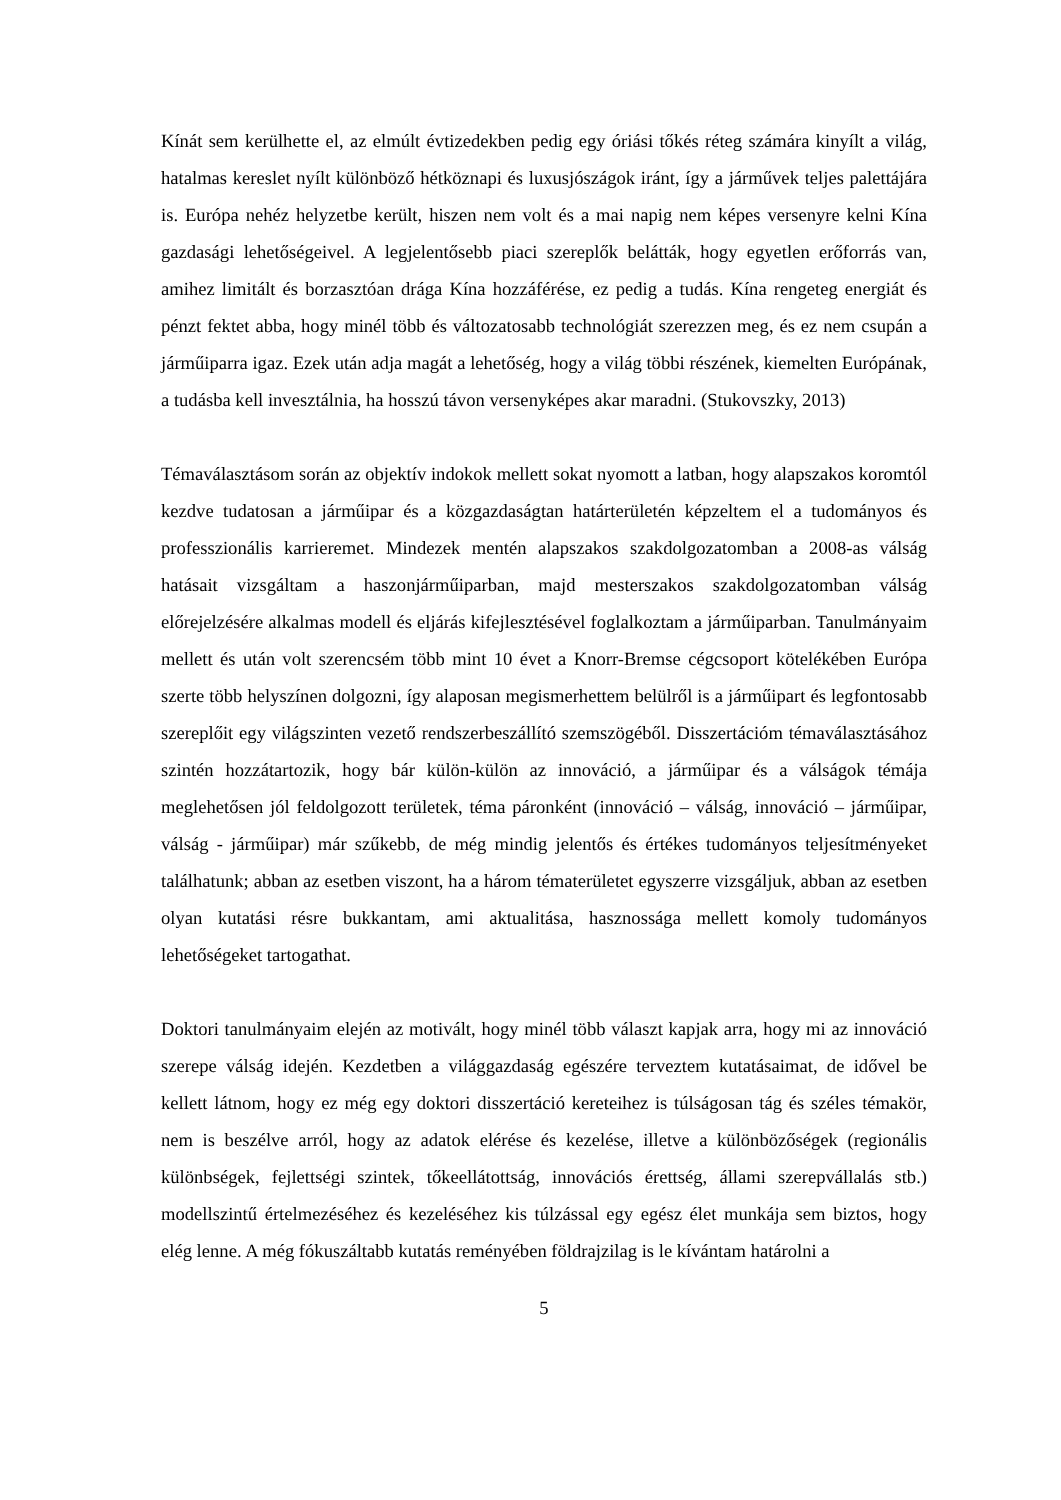Kínát sem kerülhette el, az elmúlt évtizedekben pedig egy óriási tőkés réteg számára kinyílt a világ, hatalmas kereslet nyílt különböző hétköznapi és luxusjószágok iránt, így a járművek teljes palettájára is. Európa nehéz helyzetbe került, hiszen nem volt és a mai napig nem képes versenyre kelni Kína gazdasági lehetőségeivel. A legjelentősebb piaci szereplők belátták, hogy egyetlen erőforrás van, amihez limitált és borzasztóan drága Kína hozzáférése, ez pedig a tudás. Kína rengeteg energiát és pénzt fektet abba, hogy minél több és változatosabb technológiát szerezzen meg, és ez nem csupán a járműiparra igaz. Ezek után adja magát a lehetőség, hogy a világ többi részének, kiemelten Európának, a tudásba kell invesztálnia, ha hosszú távon versenyképes akar maradni. (Stukovszky, 2013)
Témaválasztásom során az objektív indokok mellett sokat nyomott a latban, hogy alapszakos koromtól kezdve tudatosan a járműipar és a közgazdaságtan határterületén képzeltem el a tudományos és professzionális karrieremet. Mindezek mentén alapszakos szakdolgozatomban a 2008-as válság hatásait vizsgáltam a haszonjárműiparban, majd mesterszakos szakdolgozatomban válság előrejelzésére alkalmas modell és eljárás kifejlesztésével foglalkoztam a járműiparban. Tanulmányaim mellett és után volt szerencsém több mint 10 évet a Knorr-Bremse cégcsoport kötelékében Európa szerte több helyszínen dolgozni, így alaposan megismerhettem belülről is a járműipart és legfontosabb szereplőit egy világszinten vezető rendszerbeszállító szemszögéből. Disszertációm témaválasztásához szintén hozzátartozik, hogy bár külön-külön az innováció, a járműipar és a válságok témája meglehetősen jól feldolgozott területek, téma páronként (innováció – válság, innováció – járműipar, válság - járműipar) már szűkebb, de még mindig jelentős és értékes tudományos teljesítményeket találhatunk; abban az esetben viszont, ha a három tématerületet egyszerre vizsgáljuk, abban az esetben olyan kutatási résre bukkantam, ami aktualitása, hasznossága mellett komoly tudományos lehetőségeket tartogathat.
Doktori tanulmányaim elején az motivált, hogy minél több választ kapjak arra, hogy mi az innováció szerepe válság idején. Kezdetben a világgazdaság egészére terveztem kutatásaimat, de idővel be kellett látnom, hogy ez még egy doktori disszertáció kereteihez is túlságosan tág és széles témakör, nem is beszélve arról, hogy az adatok elérése és kezelése, illetve a különbözőségek (regionális különbségek, fejlettségi szintek, tőkeellátottság, innovációs érettség, állami szerepvállalás stb.) modellszintű értelmezéséhez és kezeléséhez kis túlzással egy egész élet munkája sem biztos, hogy elég lenne. A még fókuszáltabb kutatás reményében földrajzilag is le kívántam határolni a
5